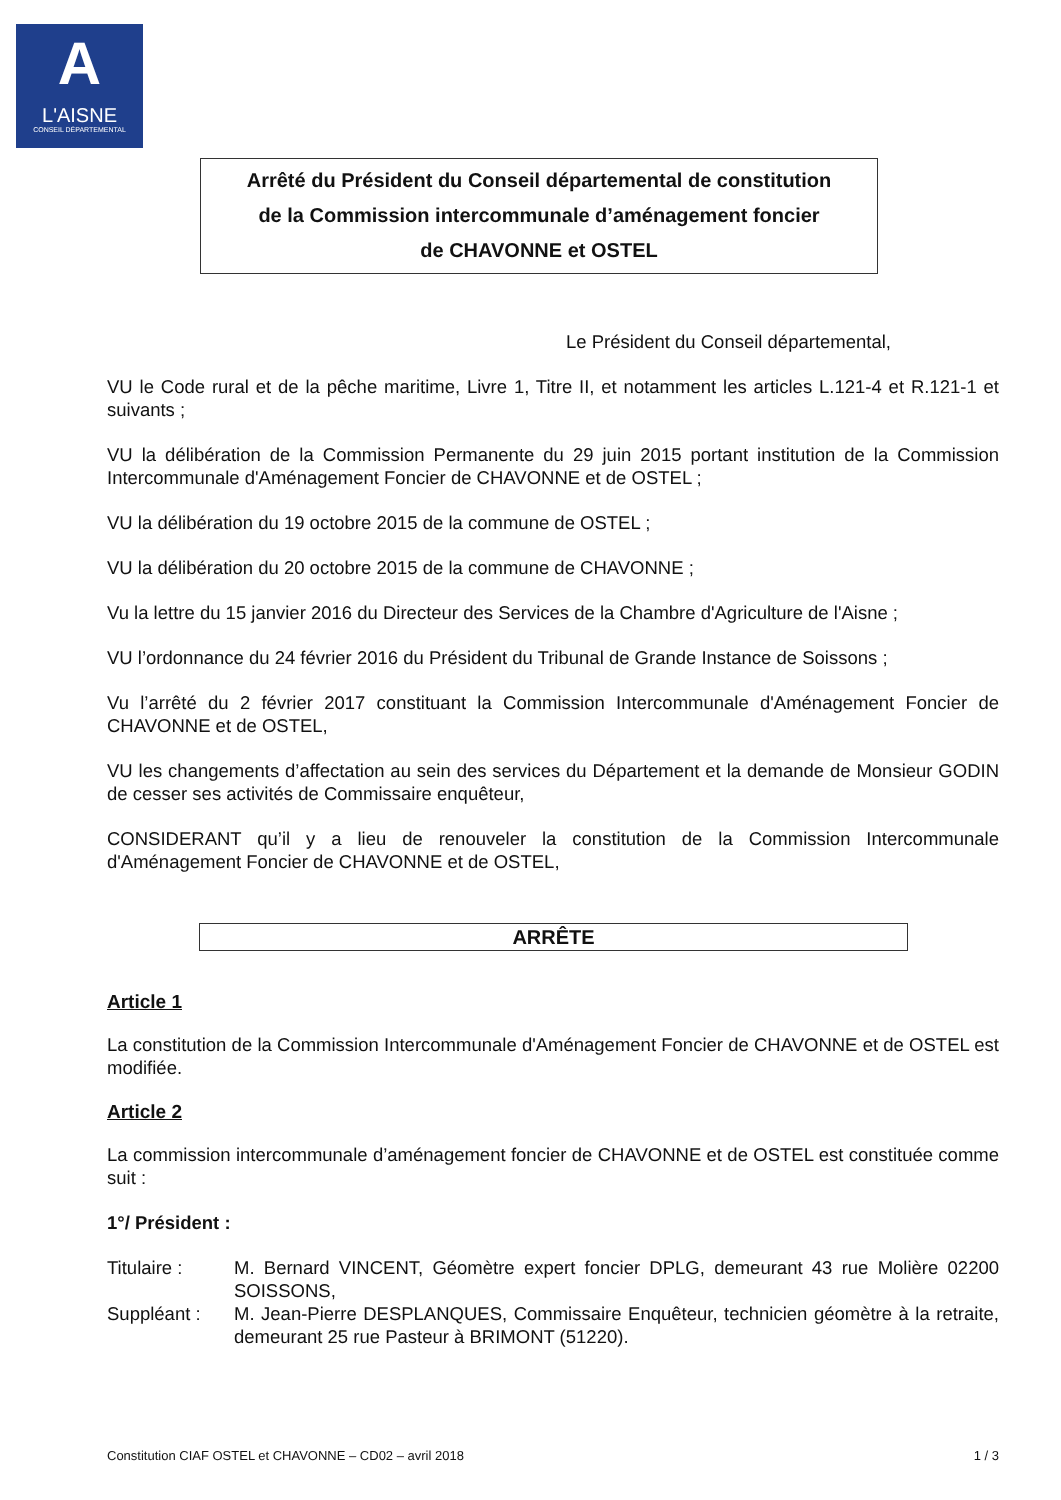A
L'AISNE
CONSEIL DÉPARTEMENTAL
Arrêté du Président du Conseil départemental de constitution
de la Commission intercommunale d’aménagement foncier
de CHAVONNE et OSTEL
Le Président du Conseil départemental,
VU le Code rural et de la pêche maritime, Livre 1, Titre II, et notamment les articles L.121-4 et R.121-1 et suivants ;
VU la délibération de la Commission Permanente du 29 juin 2015 portant institution de la Commission Intercommunale d'Aménagement Foncier de CHAVONNE et de OSTEL ;
VU la délibération du 19 octobre 2015 de la commune de OSTEL ;
VU la délibération du 20 octobre 2015 de la commune de CHAVONNE ;
Vu la lettre du 15 janvier 2016 du Directeur des Services de la Chambre d'Agriculture de l'Aisne ;
VU l’ordonnance du 24 février 2016 du Président du Tribunal de Grande Instance de Soissons ;
Vu l’arrêté du 2 février 2017 constituant la Commission Intercommunale d'Aménagement Foncier de CHAVONNE et de OSTEL,
VU les changements d’affectation au sein des services du Département et la demande de Monsieur GODIN de cesser ses activités de Commissaire enquêteur,
CONSIDERANT qu’il y a lieu de renouveler la constitution de la Commission Intercommunale d'Aménagement Foncier de CHAVONNE et de OSTEL,
ARRÊTE
Article 1
La constitution de la Commission Intercommunale d'Aménagement Foncier de CHAVONNE et de OSTEL est modifiée.
Article 2
La commission intercommunale d’aménagement foncier de CHAVONNE et de OSTEL est constituée comme suit :
1°/ Président :
Titulaire : M. Bernard VINCENT, Géomètre expert foncier DPLG, demeurant 43 rue Molière 02200 SOISSONS,
Suppléant : M. Jean-Pierre DESPLANQUES, Commissaire Enquêteur, technicien géomètre à la retraite, demeurant 25 rue Pasteur à BRIMONT (51220).
Constitution CIAF OSTEL et CHAVONNE – CD02 – avril 2018 1 / 3